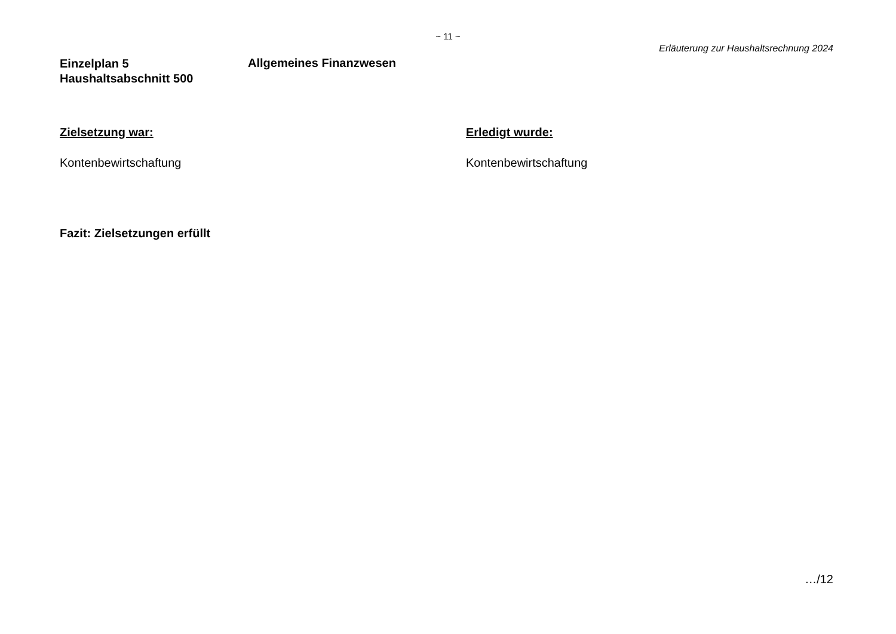~ 11 ~
Erläuterung zur Haushaltsrechnung 2024
Einzelplan 5
Haushaltsabschnitt 500
Allgemeines Finanzwesen
Zielsetzung war:
Kontenbewirtschaftung
Erledigt wurde:
Kontenbewirtschaftung
Fazit: Zielsetzungen erfüllt
…/12